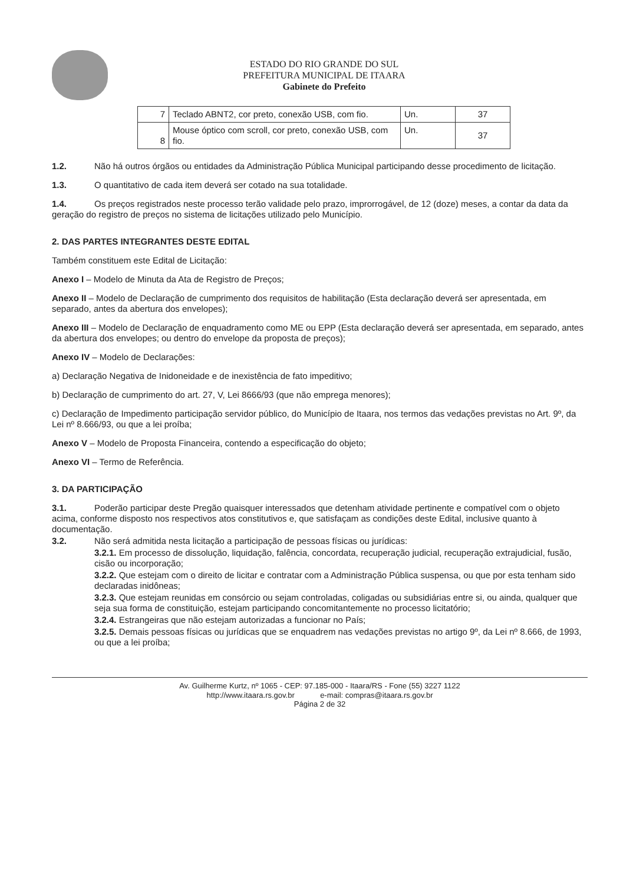ESTADO DO RIO GRANDE DO SUL
PREFEITURA MUNICIPAL DE ITAARA
Gabinete do Prefeito
| 7 | Teclado ABNT2, cor preto, conexão USB, com fio. | Un. | 37 |
| 8 | Mouse óptico com scroll, cor preto, conexão USB, com fio. | Un. | 37 |
1.2. Não há outros órgãos ou entidades da Administração Pública Municipal participando desse procedimento de licitação.
1.3. O quantitativo de cada item deverá ser cotado na sua totalidade.
1.4. Os preços registrados neste processo terão validade pelo prazo, improrrogável, de 12 (doze) meses, a contar da data da geração do registro de preços no sistema de licitações utilizado pelo Município.
2. DAS PARTES INTEGRANTES DESTE EDITAL
Também constituem este Edital de Licitação:
Anexo I – Modelo de Minuta da Ata de Registro de Preços;
Anexo II – Modelo de Declaração de cumprimento dos requisitos de habilitação (Esta declaração deverá ser apresentada, em separado, antes da abertura dos envelopes);
Anexo III – Modelo de Declaração de enquadramento como ME ou EPP (Esta declaração deverá ser apresentada, em separado, antes da abertura dos envelopes; ou dentro do envelope da proposta de preços);
Anexo IV – Modelo de Declarações:
a) Declaração Negativa de Inidoneidade e de inexistência de fato impeditivo;
b) Declaração de cumprimento do art. 27, V, Lei 8666/93 (que não emprega menores);
c) Declaração de Impedimento participação servidor público, do Município de Itaara, nos termos das vedações previstas no Art. 9º, da Lei nº 8.666/93, ou que a lei proíba;
Anexo V – Modelo de Proposta Financeira, contendo a especificação do objeto;
Anexo VI – Termo de Referência.
3. DA PARTICIPAÇÃO
3.1. Poderão participar deste Pregão quaisquer interessados que detenham atividade pertinente e compatível com o objeto acima, conforme disposto nos respectivos atos constitutivos e, que satisfaçam as condições deste Edital, inclusive quanto à documentação.
3.2. Não será admitida nesta licitação a participação de pessoas físicas ou jurídicas:
3.2.1. Em processo de dissolução, liquidação, falência, concordata, recuperação judicial, recuperação extrajudicial, fusão, cisão ou incorporação;
3.2.2. Que estejam com o direito de licitar e contratar com a Administração Pública suspensa, ou que por esta tenham sido declaradas inidôneas;
3.2.3. Que estejam reunidas em consórcio ou sejam controladas, coligadas ou subsidiárias entre si, ou ainda, qualquer que seja sua forma de constituição, estejam participando concomitantemente no processo licitatório;
3.2.4. Estrangeiras que não estejam autorizadas a funcionar no País;
3.2.5. Demais pessoas físicas ou jurídicas que se enquadrem nas vedações previstas no artigo 9º, da Lei nº 8.666, de 1993, ou que a lei proíba;
Av. Guilherme Kurtz, nº 1065 - CEP: 97.185-000 - Itaara/RS - Fone (55) 3227 1122
http://www.itaara.rs.gov.br e-mail: compras@itaara.rs.gov.br
Página 2 de 32